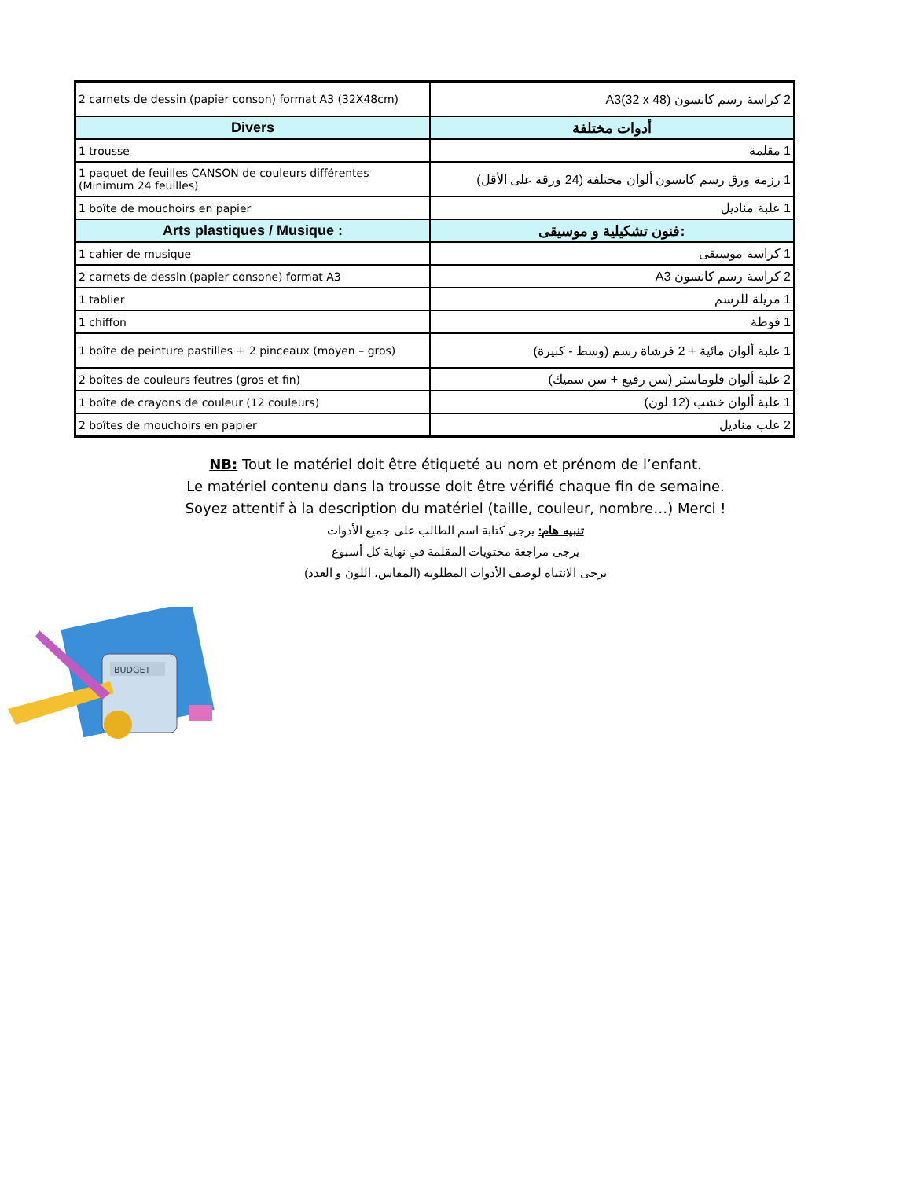| 2 carnets de dessin (papier conson) format A3 (32X48cm) | 2 كراسة رسم كانسون A3(32 x 48) |
| Divers | أدوات مختلفة |
| 1 trousse | 1 مقلمة |
| 1 paquet de feuilles CANSON de couleurs différentes (Minimum 24 feuilles) | 1 رزمة ورق رسم كانسون ألوان مختلفة (24 ورقة على الأقل) |
| 1 boîte de mouchoirs en papier | 1 علبة مناديل |
| Arts plastiques / Musique : | فنون تشكيلية و موسيقى: |
| 1 cahier de musique | 1 كراسة موسيقى |
| 2 carnets de dessin (papier consone) format A3 | 2 كراسة رسم كانسون A3 |
| 1 tablier | 1 مريلة للرسم |
| 1 chiffon | 1 فوطة |
| 1 boîte de peinture pastilles + 2 pinceaux (moyen – gros) | 1 علبة ألوان مائية + 2 فرشاة رسم (وسط - كبيرة) |
| 2 boîtes de couleurs feutres (gros et fin) | 2 علبة ألوان فلوماستر (سن رفيع + سن سميك) |
| 1 boîte de crayons de couleur (12 couleurs) | 1 علبة ألوان خشب (12 لون) |
| 2 boîtes de mouchoirs en papier | 2 علب مناديل |
NB: Tout le matériel doit être étiqueté au nom et prénom de l’enfant.
Le matériel contenu dans la trousse doit être vérifié chaque fin de semaine.
Soyez attentif à la description du matériel (taille, couleur, nombre…) Merci !
تنبيه هام: يرجى كتابة اسم الطالب على جميع الأدوات
يرجى مراجعة محتويات المقلمة في نهاية كل أسبوع
يرجى الانتباه لوصف الأدوات المطلوبة (المقاس، اللون و العدد)
BUDGET